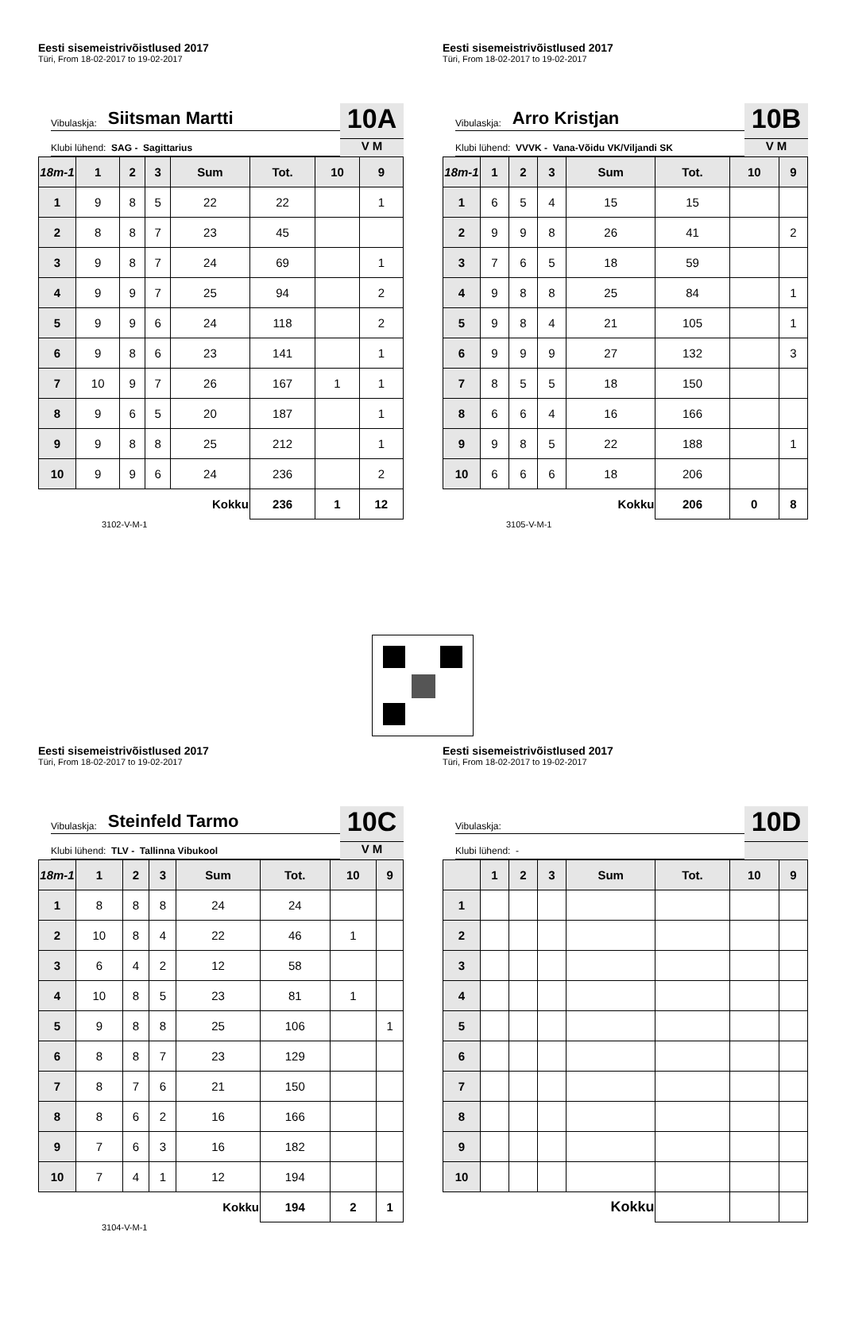Eesti sisemeistrivõistlused 2017
Türi, From 18-02-2017 to 19-02-2017
Vibulaskja: Siitsman Martti
Klubi lühend: SAG - Sagittarius
10A
V M
| 18m-1 | 1 | 2 | 3 | Sum | Tot. | 10 | 9 |
| --- | --- | --- | --- | --- | --- | --- | --- |
| 1 | 9 | 8 | 5 | 22 | 22 | | 1 |
| 2 | 8 | 8 | 7 | 23 | 45 | | |
| 3 | 9 | 8 | 7 | 24 | 69 | | 1 |
| 4 | 9 | 9 | 7 | 25 | 94 | | 2 |
| 5 | 9 | 9 | 6 | 24 | 118 | | 2 |
| 6 | 9 | 8 | 6 | 23 | 141 | | 1 |
| 7 | 10 | 9 | 7 | 26 | 167 | 1 | 1 |
| 8 | 9 | 6 | 5 | 20 | 187 | | 1 |
| 9 | 9 | 8 | 8 | 25 | 212 | | 1 |
| 10 | 9 | 9 | 6 | 24 | 236 | | 2 |
| Kokku | | | | | 236 | 1 | 12 |
3102-V-M-1
Eesti sisemeistrivõistlused 2017
Türi, From 18-02-2017 to 19-02-2017
Vibulaskja: Arro Kristjan
Klubi lühend: VVVK - Vana-Võidu VK/Viljandi SK
10B
V M
| 18m-1 | 1 | 2 | 3 | Sum | Tot. | 10 | 9 |
| --- | --- | --- | --- | --- | --- | --- | --- |
| 1 | 6 | 5 | 4 | 15 | 15 | | |
| 2 | 9 | 9 | 8 | 26 | 41 | | 2 |
| 3 | 7 | 6 | 5 | 18 | 59 | | |
| 4 | 9 | 8 | 8 | 25 | 84 | | 1 |
| 5 | 9 | 8 | 4 | 21 | 105 | | 1 |
| 6 | 9 | 9 | 9 | 27 | 132 | | 3 |
| 7 | 8 | 5 | 5 | 18 | 150 | | |
| 8 | 6 | 6 | 4 | 16 | 166 | | |
| 9 | 9 | 8 | 5 | 22 | 188 | | 1 |
| 10 | 6 | 6 | 6 | 18 | 206 | | |
| Kokku | | | | | 206 | 0 | 8 |
3105-V-M-1
Eesti sisemeistrivõistlused 2017
Türi, From 18-02-2017 to 19-02-2017
Vibulaskja: Steinfeld Tarmo
Klubi lühend: TLV - Tallinna Vibukool
10C
V M
| 18m-1 | 1 | 2 | 3 | Sum | Tot. | 10 | 9 |
| --- | --- | --- | --- | --- | --- | --- | --- |
| 1 | 8 | 8 | 8 | 24 | 24 | | |
| 2 | 10 | 8 | 4 | 22 | 46 | 1 | |
| 3 | 6 | 4 | 2 | 12 | 58 | | |
| 4 | 10 | 8 | 5 | 23 | 81 | 1 | |
| 5 | 9 | 8 | 8 | 25 | 106 | | 1 |
| 6 | 8 | 8 | 7 | 23 | 129 | | |
| 7 | 8 | 7 | 6 | 21 | 150 | | |
| 8 | 8 | 6 | 2 | 16 | 166 | | |
| 9 | 7 | 6 | 3 | 16 | 182 | | |
| 10 | 7 | 4 | 1 | 12 | 194 | | |
| Kokku | | | | | 194 | 2 | 1 |
3104-V-M-1
Eesti sisemeistrivõistlused 2017
Türi, From 18-02-2017 to 19-02-2017
Vibulaskja:
Klubi lühend: -
10D
| | 1 | 2 | 3 | Sum | Tot. | 10 | 9 |
| --- | --- | --- | --- | --- | --- | --- | --- |
| 1 | | | | | | | |
| 2 | | | | | | | |
| 3 | | | | | | | |
| 4 | | | | | | | |
| 5 | | | | | | | |
| 6 | | | | | | | |
| 7 | | | | | | | |
| 8 | | | | | | | |
| 9 | | | | | | | |
| 10 | | | | | | | |
| Kokku | | | | | | | |